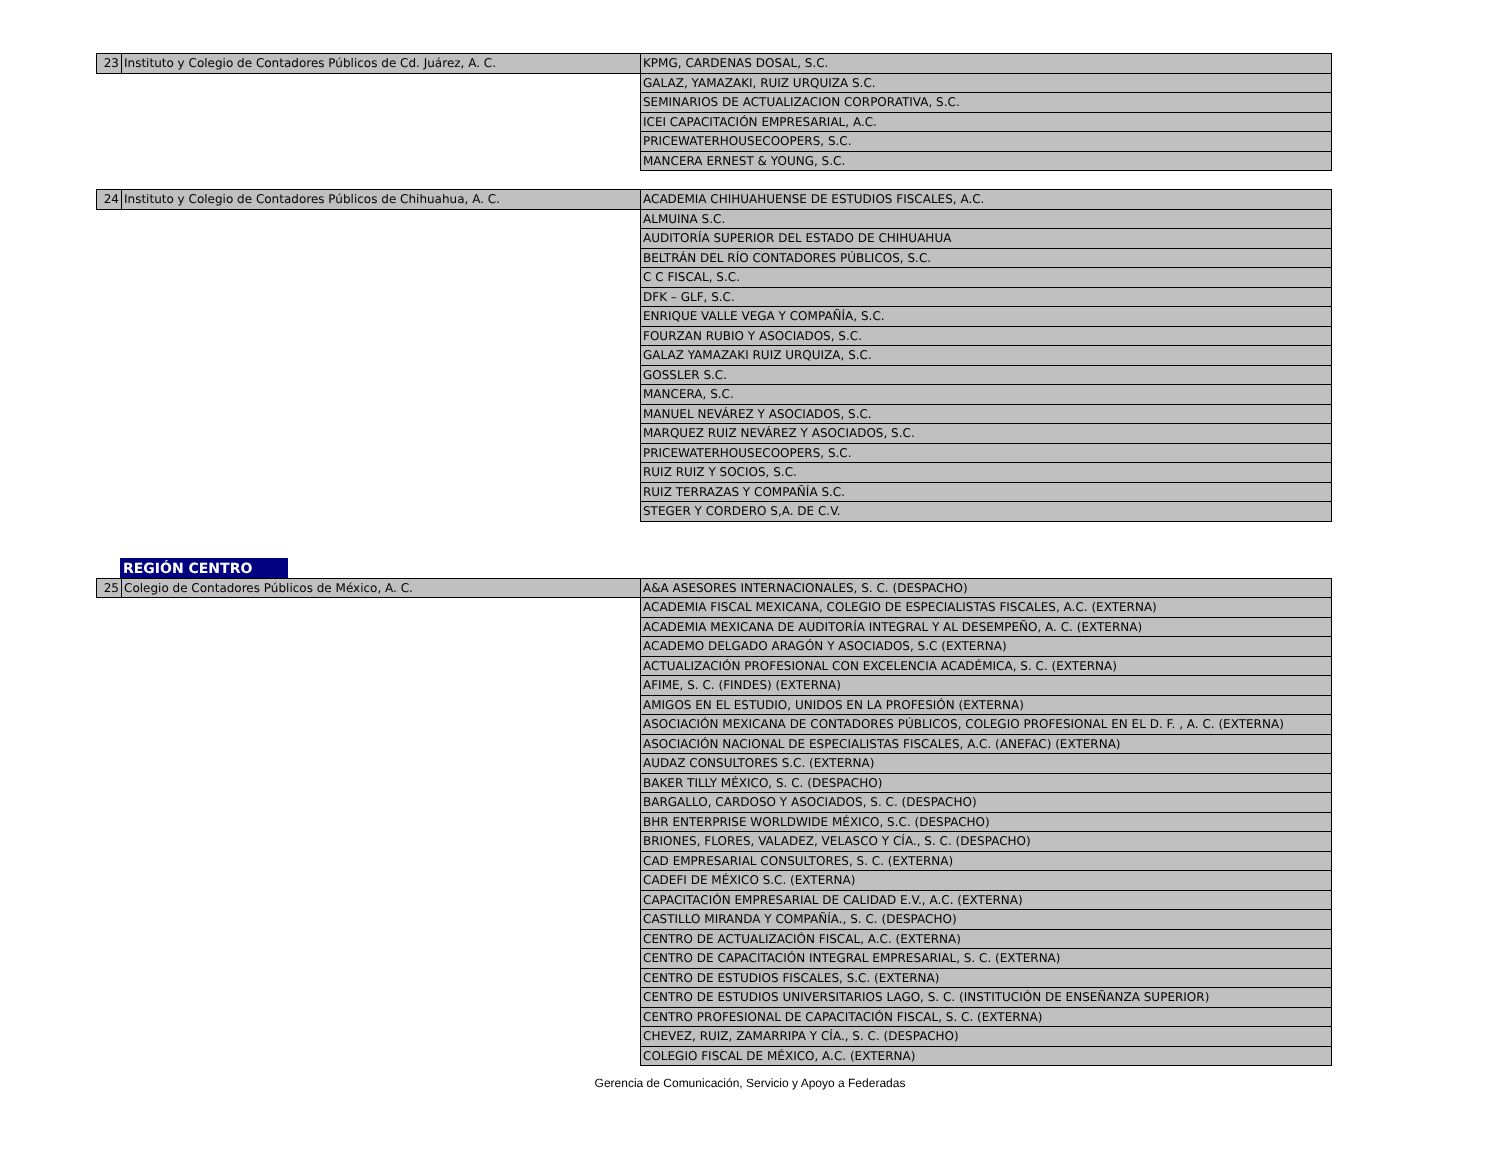| 23 | Instituto y Colegio de Contadores Públicos de Cd. Juárez, A. C. | KPMG, CARDENAS DOSAL, S.C. |
| | | GALAZ, YAMAZAKI, RUIZ URQUIZA S.C. |
| | | SEMINARIOS DE ACTUALIZACION CORPORATIVA, S.C. |
| | | ICEI CAPACITACIÓN EMPRESARIAL, A.C. |
| | | PRICEWATERHOUSECOOPERS, S.C. |
| | | MANCERA ERNEST & YOUNG, S.C. |
| 24 | Instituto y Colegio de Contadores Públicos de Chihuahua, A. C. | ACADEMIA CHIHUAHUENSE DE ESTUDIOS FISCALES, A.C. |
| | | ALMUINA S.C. |
| | | AUDITORÍA SUPERIOR DEL ESTADO DE CHIHUAHUA |
| | | BELTRÁN DEL RÍO CONTADORES PÚBLICOS, S.C. |
| | | C C FISCAL, S.C. |
| | | DFK – GLF, S.C. |
| | | ENRIQUE VALLE VEGA Y COMPAÑÍA, S.C. |
| | | FOURZAN RUBIO Y ASOCIADOS, S.C. |
| | | GALAZ YAMAZAKI RUIZ URQUIZA, S.C. |
| | | GOSSLER S.C. |
| | | MANCERA, S.C. |
| | | MANUEL NEVÁREZ Y ASOCIADOS, S.C. |
| | | MARQUEZ RUIZ NEVÁREZ Y ASOCIADOS, S.C. |
| | | PRICEWATERHOUSECOOPERS, S.C. |
| | | RUIZ RUIZ Y SOCIOS, S.C. |
| | | RUIZ TERRAZAS Y COMPAÑÍA S.C. |
| | | STEGER Y CORDERO S,A. DE C.V. |
REGIÓN CENTRO
| 25 | Colegio de Contadores Públicos de México, A. C. | A&A ASESORES INTERNACIONALES, S. C. (DESPACHO) |
| | | ACADEMIA FISCAL MEXICANA, COLEGIO DE ESPECIALISTAS FISCALES, A.C. (EXTERNA) |
| | | ACADEMIA MEXICANA DE AUDITORÍA INTEGRAL Y AL DESEMPEÑO, A. C. (EXTERNA) |
| | | ACADEMO DELGADO ARAGÓN Y ASOCIADOS, S.C (EXTERNA) |
| | | ACTUALIZACIÓN PROFESIONAL CON EXCELENCIA ACADÉMICA, S. C. (EXTERNA) |
| | | AFIME, S. C. (FINDES) (EXTERNA) |
| | | AMIGOS EN EL ESTUDIO, UNIDOS EN LA PROFESIÓN (EXTERNA) |
| | | ASOCIACIÓN MEXICANA DE CONTADORES PÚBLICOS, COLEGIO PROFESIONAL EN EL D. F. , A. C. (EXTERNA) |
| | | ASOCIACIÓN NACIONAL DE ESPECIALISTAS FISCALES, A.C. (ANEFAC) (EXTERNA) |
| | | AUDAZ CONSULTORES S.C. (EXTERNA) |
| | | BAKER TILLY MÉXICO, S. C. (DESPACHO) |
| | | BARGALLO, CARDOSO Y ASOCIADOS, S. C. (DESPACHO) |
| | | BHR ENTERPRISE WORLDWIDE MÉXICO, S.C. (DESPACHO) |
| | | BRIONES, FLORES, VALADEZ, VELASCO Y CÍA., S. C. (DESPACHO) |
| | | CAD EMPRESARIAL CONSULTORES, S. C. (EXTERNA) |
| | | CADEFI DE MÉXICO S.C. (EXTERNA) |
| | | CAPACITACIÓN EMPRESARIAL DE CALIDAD E.V., A.C. (EXTERNA) |
| | | CASTILLO MIRANDA Y COMPAÑÍA., S. C. (DESPACHO) |
| | | CENTRO DE ACTUALIZACIÓN FISCAL, A.C. (EXTERNA) |
| | | CENTRO DE CAPACITACIÓN INTEGRAL EMPRESARIAL, S. C. (EXTERNA) |
| | | CENTRO DE ESTUDIOS FISCALES, S.C. (EXTERNA) |
| | | CENTRO DE ESTUDIOS UNIVERSITARIOS LAGO, S. C. (INSTITUCIÓN DE ENSEÑANZA SUPERIOR) |
| | | CENTRO PROFESIONAL DE CAPACITACIÓN FISCAL, S. C. (EXTERNA) |
| | | CHEVEZ, RUIZ, ZAMARRIPA Y CÍA., S. C. (DESPACHO) |
| | | COLEGIO FISCAL DE MÉXICO, A.C. (EXTERNA) |
Gerencia de Comunicación, Servicio y Apoyo a Federadas